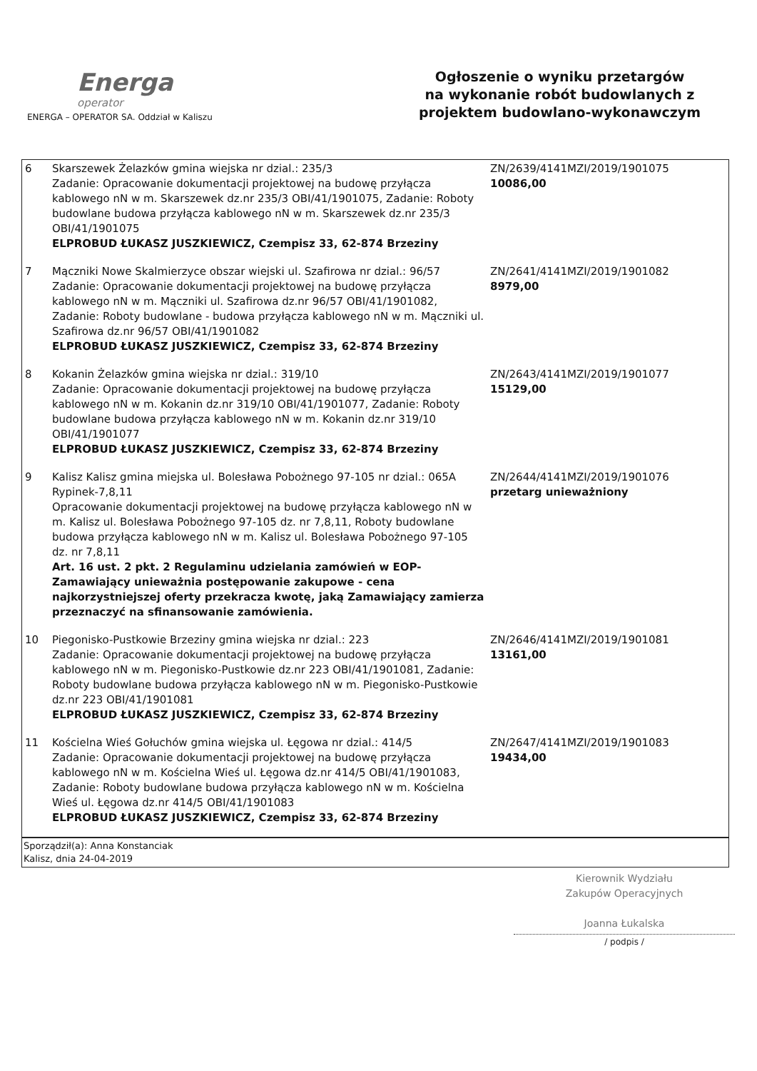Energa
operator
ENERGA – OPERATOR SA. Oddział w Kaliszu
Ogłoszenie o wyniku przetargów
na wykonanie robót budowlanych z
projektem budowlano-wykonawczym
| 6 | Skarszewek Żelazków gmina wiejska nr dzial.: 235/3 Zadanie: Opracowanie dokumentacji projektowej na budowę przyłącza kablowego nN w m. Skarszewek dz.nr 235/3 OBI/41/1901075, Zadanie: Roboty budowlane budowa przyłącza kablowego nN w m. Skarszewek dz.nr 235/3 OBI/41/1901075 ELPROBUD ŁUKASZ JUSZKIEWICZ, Czempisz 33, 62-874 Brzeziny | ZN/2639/4141MZI/2019/1901075 10086,00 |
| 7 | Mączniki Nowe Skalmierzyce obszar wiejski ul. Szafirowa nr dzial.: 96/57 Zadanie: Opracowanie dokumentacji projektowej na budowę przyłącza kablowego nN w m. Mączniki ul. Szafirowa dz.nr 96/57 OBI/41/1901082, Zadanie: Roboty budowlane - budowa przyłącza kablowego nN w m. Mączniki ul. Szafirowa dz.nr 96/57 OBI/41/1901082 ELPROBUD ŁUKASZ JUSZKIEWICZ, Czempisz 33, 62-874 Brzeziny | ZN/2641/4141MZI/2019/1901082 8979,00 |
| 8 | Kokanin Żelazków gmina wiejska nr dzial.: 319/10 Zadanie: Opracowanie dokumentacji projektowej na budowę przyłącza kablowego nN w m. Kokanin dz.nr 319/10 OBI/41/1901077, Zadanie: Roboty budowlane budowa przyłącza kablowego nN w m. Kokanin dz.nr 319/10 OBI/41/1901077 ELPROBUD ŁUKASZ JUSZKIEWICZ, Czempisz 33, 62-874 Brzeziny | ZN/2643/4141MZI/2019/1901077 15129,00 |
| 9 | Kalisz Kalisz gmina miejska ul. Bolesława Pobożnego 97-105 nr dzial.: 065A Rypinek-7,8,11 Opracowanie dokumentacji projektowej na budowę przyłącza kablowego nN w m. Kalisz ul. Bolesława Pobożnego 97-105 dz. nr 7,8,11, Roboty budowlane budowa przyłącza kablowego nN w m. Kalisz ul. Bolesława Pobożnego 97-105 dz. nr 7,8,11 Art. 16 ust. 2 pkt. 2 Regulaminu udzielania zamówień w EOP- Zamawiający unieważnia postępowanie zakupowe - cena najkorzystniejszej oferty przekracza kwotę, jaką Zamawiający zamierza przeznaczyć na sfinansowanie zamówienia. | ZN/2644/4141MZI/2019/1901076 przetarg unieważniony |
| 10 | Piegonisko-Pustkowie Brzeziny gmina wiejska nr dzial.: 223 Zadanie: Opracowanie dokumentacji projektowej na budowę przyłącza kablowego nN w m. Piegonisko-Pustkowie dz.nr 223 OBI/41/1901081, Zadanie: Roboty budowlane budowa przyłącza kablowego nN w m. Piegonisko-Pustkowie dz.nr 223 OBI/41/1901081 ELPROBUD ŁUKASZ JUSZKIEWICZ, Czempisz 33, 62-874 Brzeziny | ZN/2646/4141MZI/2019/1901081 13161,00 |
| 11 | Kościelna Wieś Gołuchów gmina wiejska ul. Łęgowa nr dzial.: 414/5 Zadanie: Opracowanie dokumentacji projektowej na budowę przyłącza kablowego nN w m. Kościelna Wieś ul. Łęgowa dz.nr 414/5 OBI/41/1901083, Zadanie: Roboty budowlane budowa przyłącza kablowego nN w m. Kościelna Wieś ul. Łęgowa dz.nr 414/5 OBI/41/1901083 ELPROBUD ŁUKASZ JUSZKIEWICZ, Czempisz 33, 62-874 Brzeziny | ZN/2647/4141MZI/2019/1901083 19434,00 |
| Sporządził(a): Anna Konstanciak Kalisz, dnia 24-04-2019 | | |
Kierownik Wydziału
Zakupów Operacyjnych
Joanna Łukalska
/ podpis /